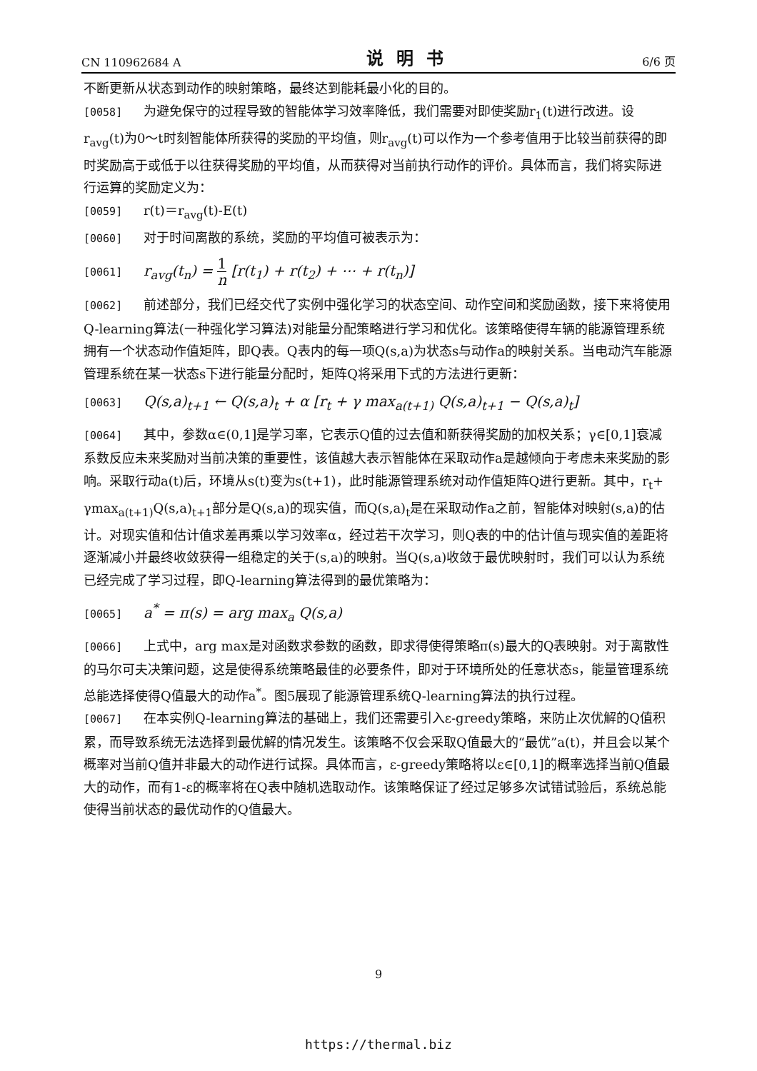CN 110962684 A 说明书 6/6 页
不断更新从状态到动作的映射策略，最终达到能耗最小化的目的。
[0058] 为避免保守的过程导致的智能体学习效率降低，我们需要对即使奖励r<sub>1</sub>(t)进行改进。设r<sub>avg</sub>(t)为0～t时刻智能体所获得的奖励的平均值，则r<sub>avg</sub>(t)可以作为一个参考值用于比较当前获得的即时奖励高于或低于以往获得奖励的平均值，从而获得对当前执行动作的评价。具体而言，我们将实际进行运算的奖励定义为：
[0059] r(t)＝r<sub>avg</sub>(t)-E(t)
[0060] 对于时间离散的系统，奖励的平均值可被表示为：
[0061] r<sub>avg</sub>(t<sub>n</sub>) = 1 n [r(t<sub>1</sub>) + r(t<sub>2</sub>) + ⋯ + r(t<sub>n</sub>)]
[0062] 前述部分，我们已经交代了实例中强化学习的状态空间、动作空间和奖励函数，接下来将使用Q-learning算法(一种强化学习算法)对能量分配策略进行学习和优化。该策略使得车辆的能源管理系统拥有一个状态动作值矩阵，即Q表。Q表内的每一项Q(s,a)为状态s与动作a的映射关系。当电动汽车能源管理系统在某一状态s下进行能量分配时，矩阵Q将采用下式的方法进行更新：
[0063] Q(s,a)<sub>t+1</sub> ← Q(s,a)<sub>t</sub> + α [r<sub>t</sub> + γ max<sub>a(t+1)</sub> Q(s,a)<sub>t+1</sub> − Q(s,a)<sub>t</sub>]
[0064] 其中，参数α∈(0,1]是学习率，它表示Q值的过去值和新获得奖励的加权关系；γ∈[0,1]衰减系数反应未来奖励对当前决策的重要性，该值越大表示智能体在采取动作a是越倾向于考虑未来奖励的影响。采取行动a(t)后，环境从s(t)变为s(t+1)，此时能源管理系统对动作值矩阵Q进行更新。其中，r<sub>t</sub>+ γmax<sub>a(t+1)</sub>Q(s,a)<sub>t+1</sub>部分是Q(s,a)的现实值，而Q(s,a)<sub>t</sub>是在采取动作a之前，智能体对映射(s,a)的估计。对现实值和估计值求差再乘以学习效率α，经过若干次学习，则Q表的中的估计值与现实值的差距将逐渐减小并最终收敛获得一组稳定的关于(s,a)的映射。当Q(s,a)收敛于最优映射时，我们可以认为系统已经完成了学习过程，即Q-learning算法得到的最优策略为：
[0065] a<sup>*</sup> = π(s) = arg max<sub>a</sub> Q(s,a)
[0066] 上式中，arg max是对函数求参数的函数，即求得使得策略π(s)最大的Q表映射。对于离散性的马尔可夫决策问题，这是使得系统策略最佳的必要条件，即对于环境所处的任意状态s，能量管理系统总能选择使得Q值最大的动作a<sup>*</sup>。图5展现了能源管理系统Q-learning算法的执行过程。
[0067] 在本实例Q-learning算法的基础上，我们还需要引入ε-greedy策略，来防止次优解的Q值积累，而导致系统无法选择到最优解的情况发生。该策略不仅会采取Q值最大的“最优”a(t)，并且会以某个概率对当前Q值并非最大的动作进行试探。具体而言，ε-greedy策略将以ε∈[0,1]的概率选择当前Q值最大的动作，而有1-ε的概率将在Q表中随机选取动作。该策略保证了经过足够多次试错试验后，系统总能使得当前状态的最优动作的Q值最大。
9
https://thermal.biz